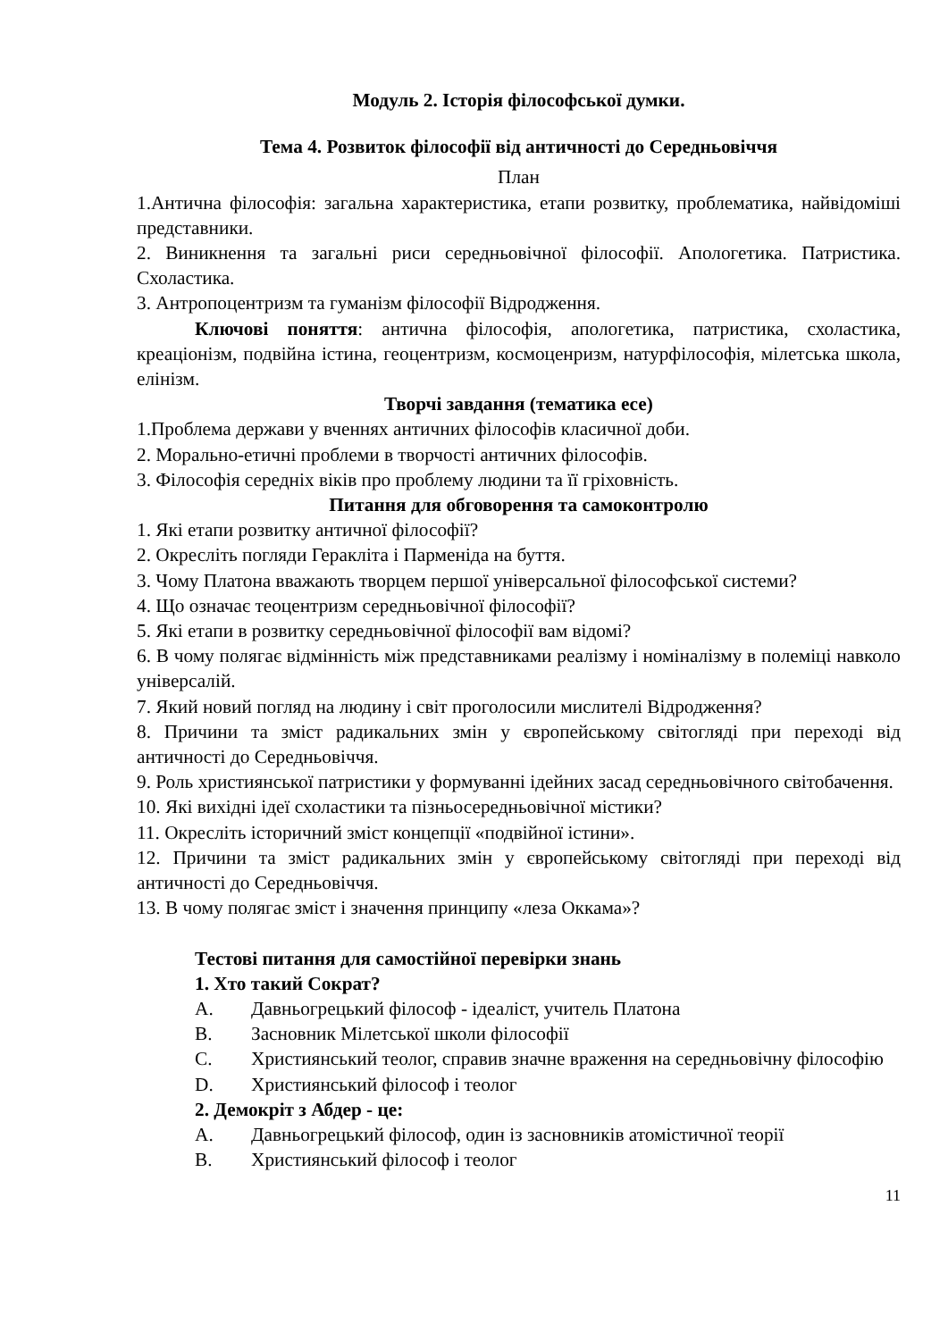Модуль 2. Історія філософської думки.
Тема 4. Розвиток філософії від античності до Середньовіччя
План
1.Античнa філософія: загальна характеристика, етапи розвитку, проблематика, найвідоміші представники.
2. Виникнення та загальні риси середньовічної філософії. Апологетика. Патристика. Схоластика.
3. Антропоцентризм та гуманізм філософії Відродження.
Ключові поняття: антична філософія, апологетика, патристика, схоластика, креаціонізм, подвійна істина, геоцентризм, космоценризм, натурфілософія, мілетська школа, елінізм.
Творчі завдання (тематика есе)
1.Проблема держави у вченнях античних філософів класичної доби.
2. Морально-етичні проблеми в творчості античних філософів.
3. Філософія середніх віків про проблему людини та її гріховність.
Питання для обговорення та самоконтролю
1. Які етапи розвитку античної філософії?
2. Окресліть погляди Геракліта і Парменіда на буття.
3. Чому Платона вважають творцем першої універсальної філософської системи?
4. Що означає теоцентризм середньовічної філософії?
5. Які етапи в розвитку середньовічної філософії вам відомі?
6. В чому полягає відмінність між представниками реалізму і номіналізму в полеміці навколо універсалій.
7. Який новий погляд на людину і світ проголосили мислителі Відродження?
8. Причини та зміст радикальних змін у європейському світогляді при переході від античності до Середньовіччя.
9. Роль християнської патристики у формуванні ідейних засад середньовічного світобачення.
10. Які вихідні ідеї схоластики та пізньосередньовічної містики?
11. Окресліть історичний зміст концепції «подвійної істини».
12. Причини та зміст радикальних змін у європейському світогляді при переході від античності до Середньовіччя.
13. В чому полягає зміст і значення принципу «леза Оккама»?
Тестові питання для самостійної перевірки знань
1. Хто такий Сократ?
A. Давньогрецький філософ - ідеаліст, учитель Платона
B. Засновник Мілетської школи філософії
C. Християнський теолог, справив значне враження на середньовічну філософію
D. Християнський філософ і теолог
2. Демокріт з Абдер - це:
A. Давньогрецький філософ, один із засновників атомістичної теорії
B. Християнський філософ і теолог
11